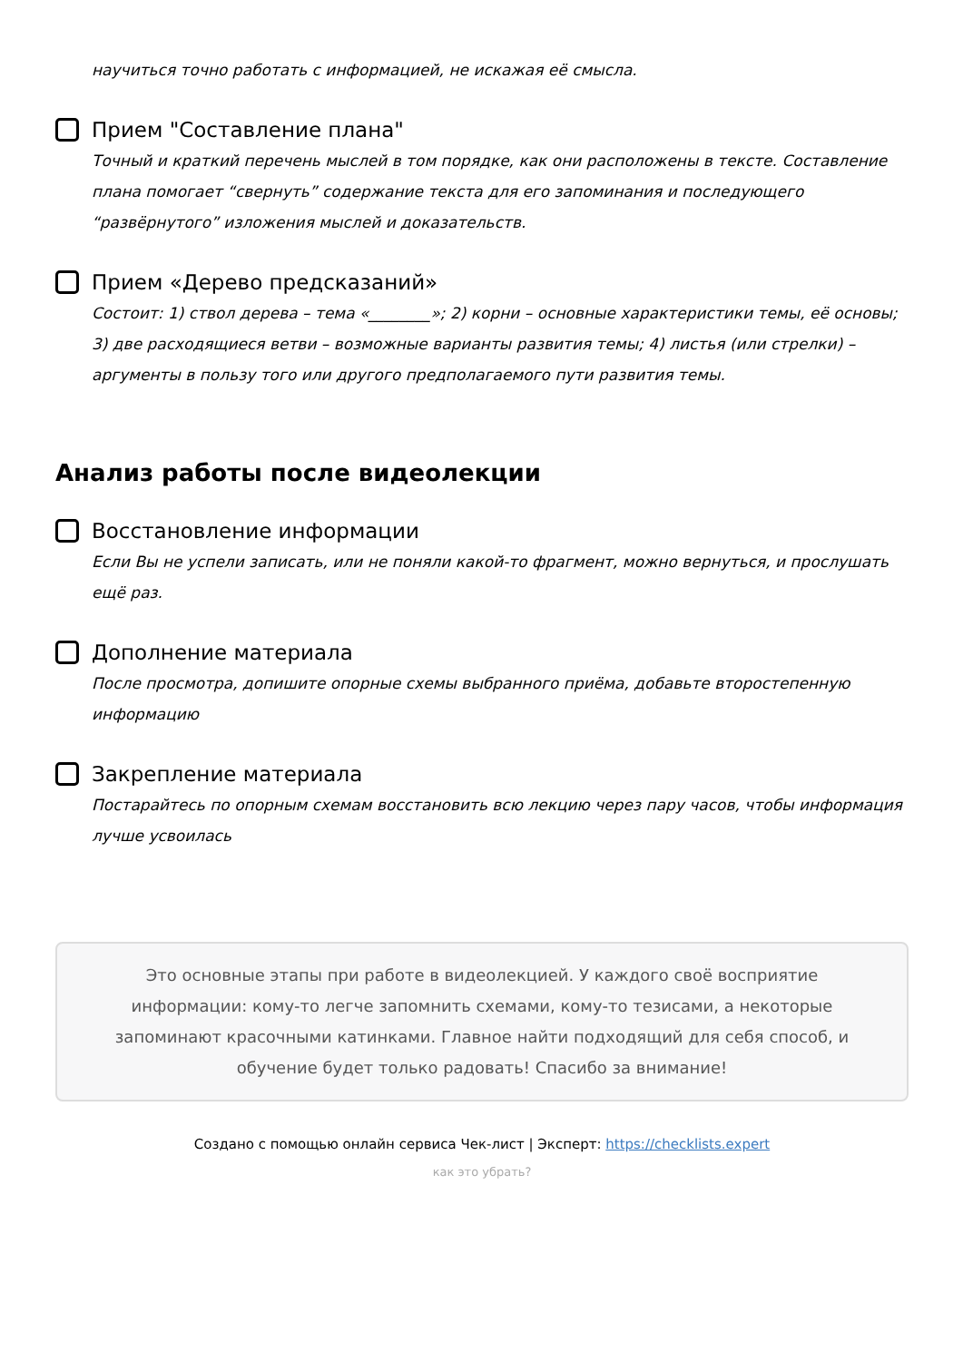научиться точно работать с информацией, не искажая её смысла.
Прием "Составление плана"
Точный и краткий перечень мыслей в том порядке, как они расположены в тексте. Составление плана помогает “свернуть” содержание текста для его запоминания и последующего “развёрнутого” изложения мыслей и доказательств.
Прием «Дерево предсказаний»
Состоит: 1) ствол дерева – тема «________»; 2) корни – основные характеристики темы, её основы; 3) две расходящиеся ветви – возможные варианты развития темы; 4) листья (или стрелки) – аргументы в пользу того или другого предполагаемого пути развития темы.
Анализ работы после видеолекции
Восстановление информации
Если Вы не успели записать, или не поняли какой-то фрагмент, можно вернуться, и прослушать ещё раз.
Дополнение материала
После просмотра, допишите опорные схемы выбранного приёма, добавьте второстепенную информацию
Закрепление материала
Постарайтесь по опорным схемам восстановить всю лекцию через пару часов, чтобы информация лучше усвоилась
Это основные этапы при работе в видеолекцией. У каждого своё восприятие информации: кому-то легче запомнить схемами, кому-то тезисами, а некоторые запоминают красочными катинками. Главное найти подходящий для себя способ, и обучение будет только радовать! Спасибо за внимание!
Создано с помощью онлайн сервиса Чек-лист | Эксперт: https://checklists.expert
как это убрать?